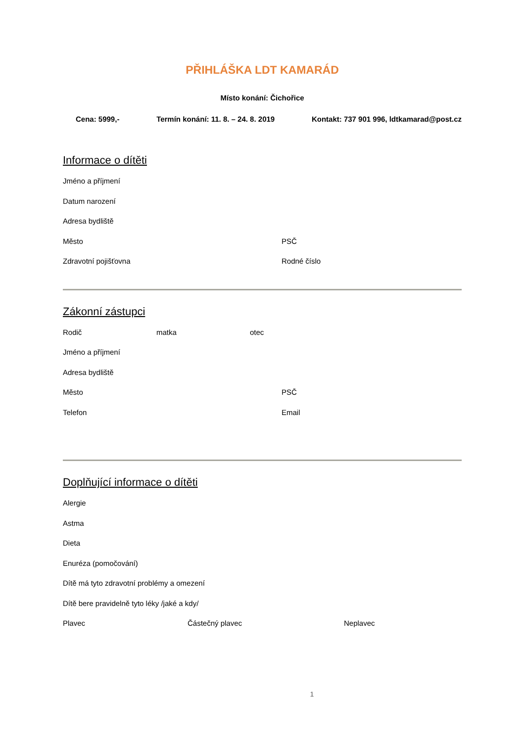PŘIHLÁŠKA LDT KAMARÁD
Místo konání: Čichořice
Cena: 5999,- Termín konání: 11. 8. – 24. 8. 2019 Kontakt: 737 901 996, ldtkamarad@post.cz
Informace o dítěti
Jméno a příjmení
Datum narození
Adresa bydliště
Město PSČ
Zdravotní pojišťovna Rodné číslo
Zákonní zástupci
Rodič matka otec
Jméno a příjmení
Adresa bydliště
Město PSČ
Telefon Email
Doplňující informace o dítěti
Alergie
Astma
Dieta
Enuréza (pomočování)
Dítě má tyto zdravotní problémy a omezení
Dítě bere pravidelně tyto léky /jaké a kdy/
Plavec Částečný plavec Neplavec
1